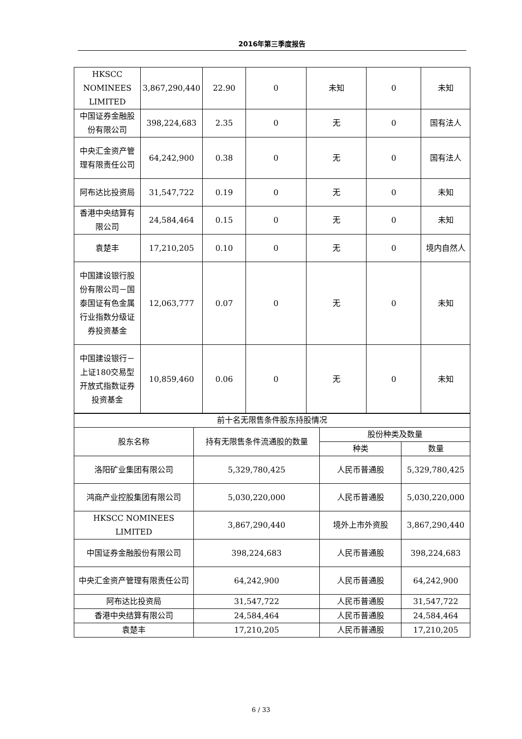2016年第三季度报告
| HKSCC NOMINEES LIMITED | 3,867,290,440 | 22.90 | 0 | 未知 | 0 | 未知 |
| 中国证券金融股份有限公司 | 398,224,683 | 2.35 | 0 | 无 | 0 | 国有法人 |
| 中央汇金资产管理有限责任公司 | 64,242,900 | 0.38 | 0 | 无 | 0 | 国有法人 |
| 阿布达比投资局 | 31,547,722 | 0.19 | 0 | 无 | 0 | 未知 |
| 香港中央结算有限公司 | 24,584,464 | 0.15 | 0 | 无 | 0 | 未知 |
| 袁楚丰 | 17,210,205 | 0.10 | 0 | 无 | 0 | 境内自然人 |
| 中国建设银行股份有限公司－国泰国证有色金属行业指数分级证券投资基金 | 12,063,777 | 0.07 | 0 | 无 | 0 | 未知 |
| 中国建设银行－上证180交易型开放式指数证券投资基金 | 10,859,460 | 0.06 | 0 | 无 | 0 | 未知 |
| 前十名无限售条件股东持股情况 | | | |
| 股东名称 | 持有无限售条件流通股的数量 | 股份种类及数量 | |
| | | 种类 | 数量 |
| 洛阳矿业集团有限公司 | 5,329,780,425 | 人民币普通股 | 5,329,780,425 |
| 鸿商产业控股集团有限公司 | 5,030,220,000 | 人民币普通股 | 5,030,220,000 |
| HKSCC NOMINEES LIMITED | 3,867,290,440 | 境外上市外资股 | 3,867,290,440 |
| 中国证券金融股份有限公司 | 398,224,683 | 人民币普通股 | 398,224,683 |
| 中央汇金资产管理有限责任公司 | 64,242,900 | 人民币普通股 | 64,242,900 |
| 阿布达比投资局 | 31,547,722 | 人民币普通股 | 31,547,722 |
| 香港中央结算有限公司 | 24,584,464 | 人民币普通股 | 24,584,464 |
| 袁楚丰 | 17,210,205 | 人民币普通股 | 17,210,205 |
6 / 33